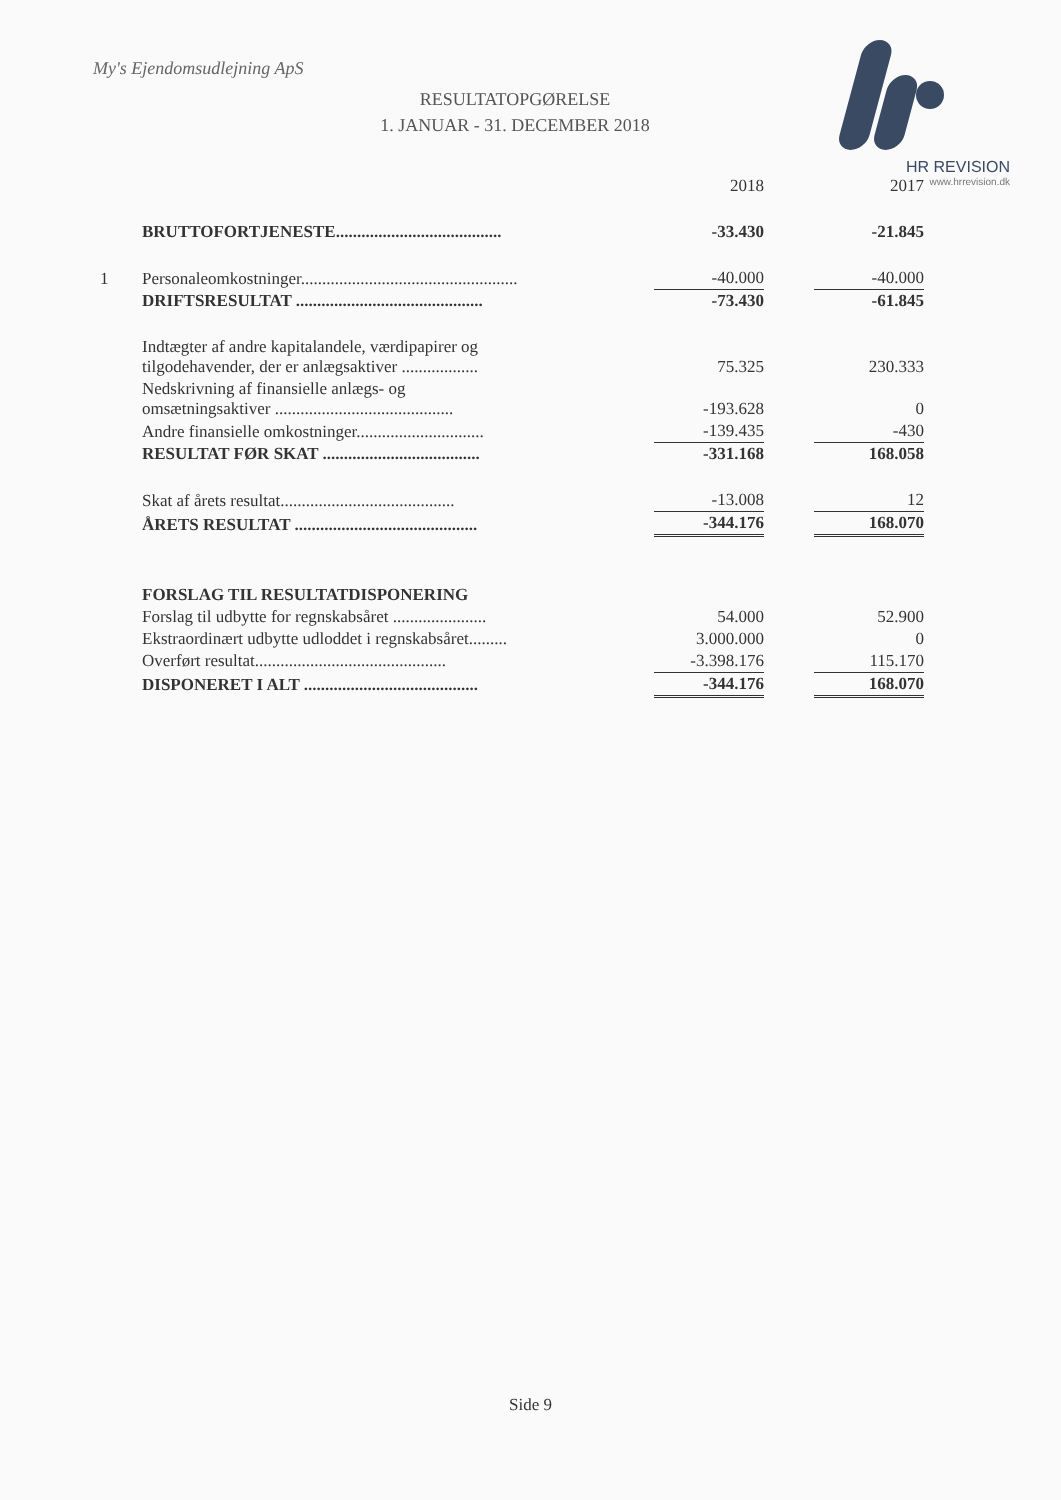My's Ejendomsudlejning ApS
RESULTATOPGØRELSE
1. JANUAR - 31. DECEMBER 2018
HR REVISION
www.hrrevision.dk
| | | 2018 | | 2017 |
| | BRUTTOFORTJENESTE....................................... | -33.430 | | -21.845 |
| 1 | Personaleomkostninger................................................... | -40.000 | | -40.000 |
| | DRIFTSRESULTAT ............................................ | -73.430 | | -61.845 |
| | Indtægter af andre kapitalandele, værdipapirer og tilgodehavender, der er anlægsaktiver .................. | 75.325 | | 230.333 |
| | Nedskrivning af finansielle anlægs- og omsætningsaktiver .......................................... | -193.628 | | 0 |
| | Andre finansielle omkostninger.............................. | -139.435 | | -430 |
| | RESULTAT FØR SKAT ..................................... | -331.168 | | 168.058 |
| | Skat af årets resultat......................................... | -13.008 | | 12 |
| | ÅRETS RESULTAT ........................................... | -344.176 | | 168.070 |
| | FORSLAG TIL RESULTATDISPONERING | | | |
| | Forslag til udbytte for regnskabsåret ...................... | 54.000 | | 52.900 |
| | Ekstraordinært udbytte udloddet i regnskabsåret......... | 3.000.000 | | 0 |
| | Overført resultat............................................. | -3.398.176 | | 115.170 |
| | DISPONERET I ALT ......................................... | -344.176 | | 168.070 |
Side 9